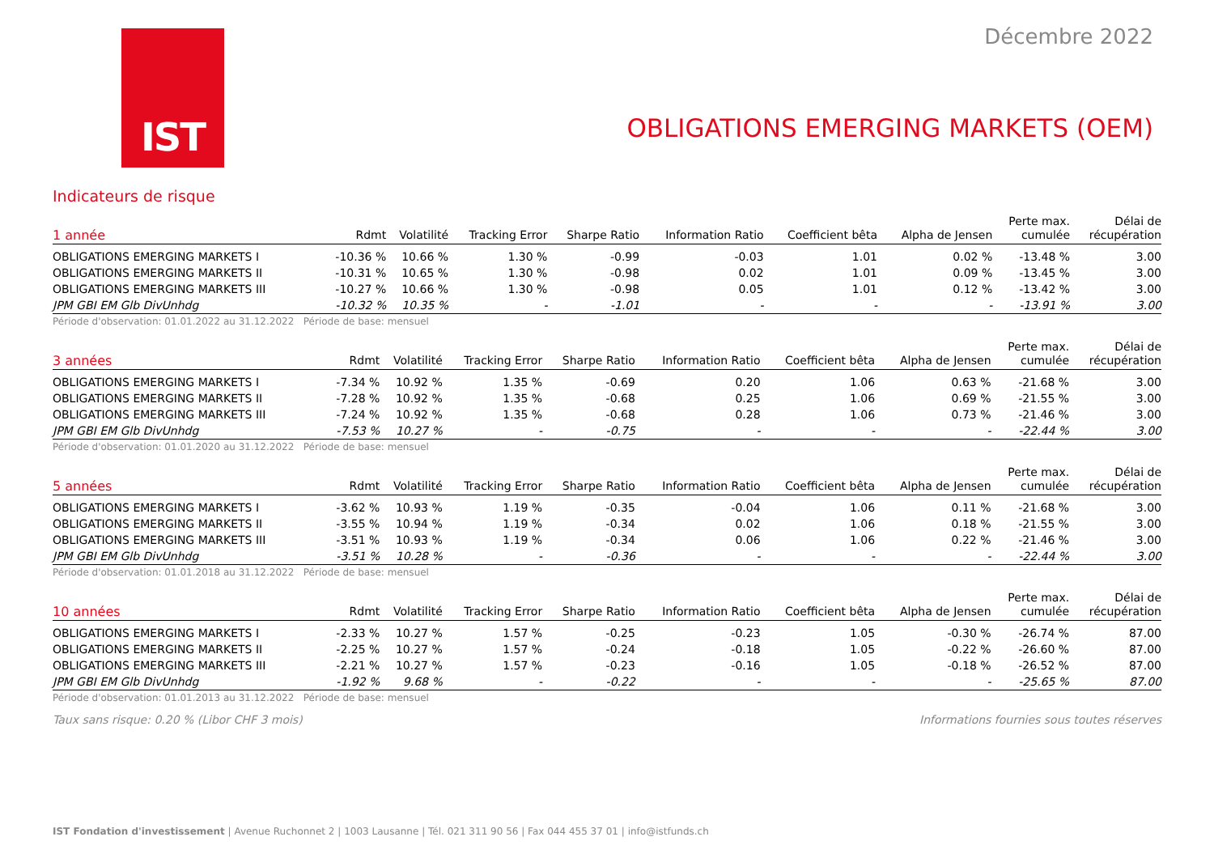IST
Décembre 2022
OBLIGATIONS EMERGING MARKETS (OEM)
Indicateurs de risque
| 1 année | Rdmt | Volatilité | Tracking Error | Sharpe Ratio | Information Ratio | Coefficient bêta | Alpha de Jensen | Perte max. cumulée | Délai de récupération |
| --- | --- | --- | --- | --- | --- | --- | --- | --- | --- |
| OBLIGATIONS EMERGING MARKETS I | -10.36 % | 10.66 % | 1.30 % | -0.99 | -0.03 | 1.01 | 0.02 % | -13.48 % | 3.00 |
| OBLIGATIONS EMERGING MARKETS II | -10.31 % | 10.65 % | 1.30 % | -0.98 | 0.02 | 1.01 | 0.09 % | -13.45 % | 3.00 |
| OBLIGATIONS EMERGING MARKETS III | -10.27 % | 10.66 % | 1.30 % | -0.98 | 0.05 | 1.01 | 0.12 % | -13.42 % | 3.00 |
| JPM GBI EM Glb DivUnhdg | -10.32 % | 10.35 % | - | -1.01 | - | - | - | -13.91 % | 3.00 |
Période d'observation: 01.01.2022 au 31.12.2022 Période de base: mensuel
| 3 années | Rdmt | Volatilité | Tracking Error | Sharpe Ratio | Information Ratio | Coefficient bêta | Alpha de Jensen | Perte max. cumulée | Délai de récupération |
| --- | --- | --- | --- | --- | --- | --- | --- | --- | --- |
| OBLIGATIONS EMERGING MARKETS I | -7.34 % | 10.92 % | 1.35 % | -0.69 | 0.20 | 1.06 | 0.63 % | -21.68 % | 3.00 |
| OBLIGATIONS EMERGING MARKETS II | -7.28 % | 10.92 % | 1.35 % | -0.68 | 0.25 | 1.06 | 0.69 % | -21.55 % | 3.00 |
| OBLIGATIONS EMERGING MARKETS III | -7.24 % | 10.92 % | 1.35 % | -0.68 | 0.28 | 1.06 | 0.73 % | -21.46 % | 3.00 |
| JPM GBI EM Glb DivUnhdg | -7.53 % | 10.27 % | - | -0.75 | - | - | - | -22.44 % | 3.00 |
Période d'observation: 01.01.2020 au 31.12.2022 Période de base: mensuel
| 5 années | Rdmt | Volatilité | Tracking Error | Sharpe Ratio | Information Ratio | Coefficient bêta | Alpha de Jensen | Perte max. cumulée | Délai de récupération |
| --- | --- | --- | --- | --- | --- | --- | --- | --- | --- |
| OBLIGATIONS EMERGING MARKETS I | -3.62 % | 10.93 % | 1.19 % | -0.35 | -0.04 | 1.06 | 0.11 % | -21.68 % | 3.00 |
| OBLIGATIONS EMERGING MARKETS II | -3.55 % | 10.94 % | 1.19 % | -0.34 | 0.02 | 1.06 | 0.18 % | -21.55 % | 3.00 |
| OBLIGATIONS EMERGING MARKETS III | -3.51 % | 10.93 % | 1.19 % | -0.34 | 0.06 | 1.06 | 0.22 % | -21.46 % | 3.00 |
| JPM GBI EM Glb DivUnhdg | -3.51 % | 10.28 % | - | -0.36 | - | - | - | -22.44 % | 3.00 |
Période d'observation: 01.01.2018 au 31.12.2022 Période de base: mensuel
| 10 années | Rdmt | Volatilité | Tracking Error | Sharpe Ratio | Information Ratio | Coefficient bêta | Alpha de Jensen | Perte max. cumulée | Délai de récupération |
| --- | --- | --- | --- | --- | --- | --- | --- | --- | --- |
| OBLIGATIONS EMERGING MARKETS I | -2.33 % | 10.27 % | 1.57 % | -0.25 | -0.23 | 1.05 | -0.30 % | -26.74 % | 87.00 |
| OBLIGATIONS EMERGING MARKETS II | -2.25 % | 10.27 % | 1.57 % | -0.24 | -0.18 | 1.05 | -0.22 % | -26.60 % | 87.00 |
| OBLIGATIONS EMERGING MARKETS III | -2.21 % | 10.27 % | 1.57 % | -0.23 | -0.16 | 1.05 | -0.18 % | -26.52 % | 87.00 |
| JPM GBI EM Glb DivUnhdg | -1.92 % | 9.68 % | - | -0.22 | - | - | - | -25.65 % | 87.00 |
Période d'observation: 01.01.2013 au 31.12.2022 Période de base: mensuel
Taux sans risque: 0.20 % (Libor CHF 3 mois) Informations fournies sous toutes réserves
IST Fondation d'investissement | Avenue Ruchonnet 2 | 1003 Lausanne | Tél. 021 311 90 56 | Fax 044 455 37 01 | info@istfunds.ch